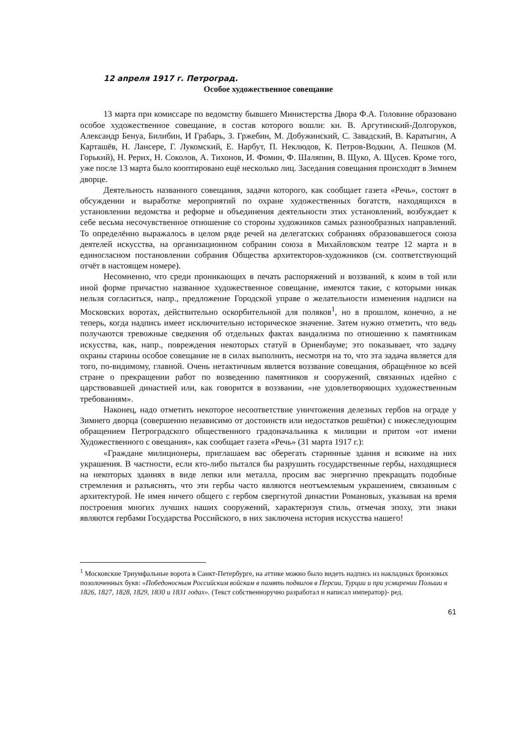12 апреля 1917 г. Петроград.
Особое художественное совещание
13 марта при комиссаре по ведомству бывшего Министерства Двора Ф.А. Головине образовано особое художественное совещание, в состав которого вошли: кн. В. Аргутинский-Долгоруков, Александр Бенуа, Билибин, И Грабарь, З. Гржебин, М. Добужинский, С. Завадский, В. Каратыгин, А Карташёв, Н. Лансере, Г. Лукомский, Е. Нарбут, П. Неклюдов, К. Петров-Водкин, А. Пешков (М. Горький), Н. Рерих, Н. Соколов, А. Тихонов, И. Фомин, Ф. Шаляпин, В. Щуко, А. Щусев. Кроме того, уже после 13 марта было кооптировано ещё несколько лиц. Заседания совещания происходят в Зимнем дворце.
Деятельность названного совещания, задачи которого, как сообщает газета «Речь», состоят в обсуждении и выработке мероприятий по охране художественных богатств, находящихся в установлении ведомства и реформе и объединения деятельности этих установлений, возбуждает к себе весьма несочувственное отношение со стороны художников самых разнообразных направлений. То определённо выражалось в целом ряде речей на делегатских собраниях образовавшегося союза деятелей искусства, на организационном собрании союза в Михайловском театре 12 марта и в единогласном постановлении собрания Общества архитекторов-художников (см. соответствующий отчёт в настоящем номере).
Несомненно, что среди проникающих в печать распоряжений и воззваний, к коим в той или иной форме причастно названное художественное совещание, имеются такие, с которыми никак нельзя согласиться, напр., предложение Городской управе о желательности изменения надписи на Московских воротах, действительно оскорбительной для поляков<sup>1</sup>, но в прошлом, конечно, а не теперь, когда надпись имеет исключительно историческое значение. Затем нужно отметить, что ведь получаются тревожные сведкения об отдельных фактах вандализма по отношению к памятникам искусства, как, напр., повреждения некоторых статуй в Ориенбауме; это показывает, что задачу охраны старины особое совещание не в силах выполнить, несмотря на то, что эта задача является для того, по-видимому, главной. Очень нетактичным является воззвание совещания, обращённое ко всей стране о прекращении работ по возведению памятников и сооружений, связанных идейно с царствовавшей династией или, как говорится в воззвании, «не удовлетворяющих художественным требованиям».
Наконец, надо отметить некоторое несоответствие уничтожения делезных гербов на ограде у Зимнего дворца (совершенно независимо от достоинств или недостатков решётки) с нижеследующим обращением Петроградского общественного градоначальника к милиции и притом «от имени Художественного с овещания», как сообщает газета «Речь» (31 марта 1917 г.):
«Граждане милиционеры, приглашаем вас оберегать старинные здания и всякиме на них украшения. В частности, если кто-либо пытался бы разрушить государственные гербы, находящиеся на некоторых зданиях в виде лепки или металла, просим вас энергично прекращать подобные стремления и разъяснять, что эти гербы часто являются неотъемлемым украшением, связанным с архитектурой. Не имея ничего общего с гербом свергнутой династии Романовых, указывая на время построения многих лучших наших сооружений, характеризуя стиль, отмечая эпоху, эти знаки являются гербами Государства Российского, в них заключена история искусства нашего!
<sup>1</sup> Московские Триумфальные ворота в Санкт-Петербурге, на аттике можно было видеть надпись из накладных бронзовых позолоченных букв: «Победоносным Российским войскам в память подвигов в Персии, Турции и при усмирении Польши в 1826, 1827, 1828, 1829, 1830 и 1831 годах». (Текст собственноручно разработал и написал император)- ред.
61